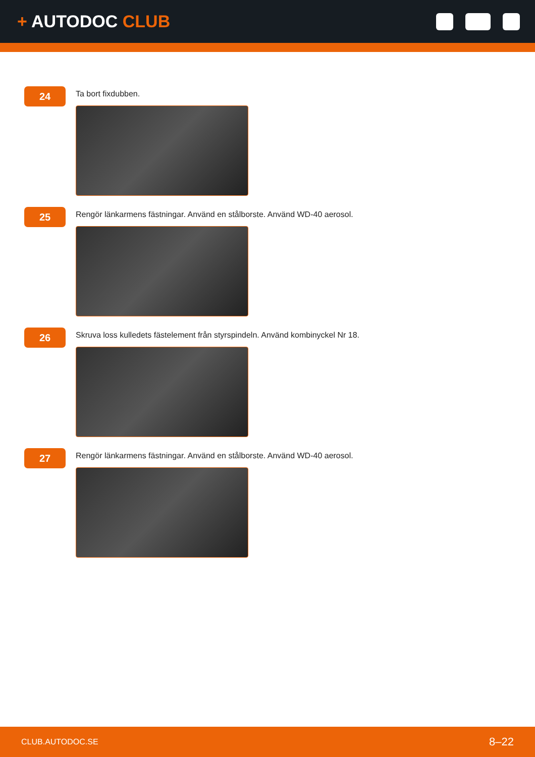+ AUTODOC CLUB
24
Ta bort fixdubben.
25
Rengör länkarmens fästningar. Använd en stålborste. Använd WD-40 aerosol.
26
Skruva loss kulledets fästelement från styrspindeln. Använd kombinyckel Nr 18.
27
Rengör länkarmens fästningar. Använd en stålborste. Använd WD-40 aerosol.
CLUB.AUTODOC.SE 8–22